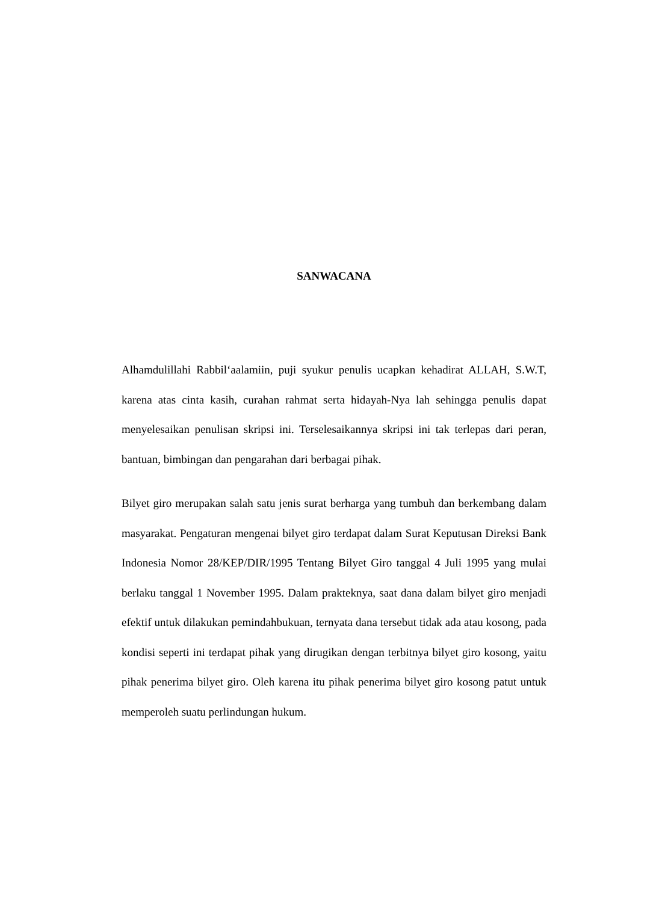SANWACANA
Alhamdulillahi Rabbil‘aalamiin, puji syukur penulis ucapkan kehadirat ALLAH, S.W.T, karena atas cinta kasih, curahan rahmat serta hidayah-Nya lah sehingga penulis dapat menyelesaikan penulisan skripsi ini. Terselesaikannya skripsi ini tak terlepas dari peran, bantuan, bimbingan dan pengarahan dari berbagai pihak.
Bilyet giro merupakan salah satu jenis surat berharga yang tumbuh dan berkembang dalam masyarakat. Pengaturan mengenai bilyet giro terdapat dalam Surat Keputusan Direksi Bank Indonesia Nomor 28/KEP/DIR/1995 Tentang Bilyet Giro tanggal 4 Juli 1995 yang mulai berlaku tanggal 1 November 1995. Dalam prakteknya, saat dana dalam bilyet giro menjadi efektif untuk dilakukan pemindahbukuan, ternyata dana tersebut tidak ada atau kosong, pada kondisi seperti ini terdapat pihak yang dirugikan dengan terbitnya bilyet giro kosong, yaitu pihak penerima bilyet giro. Oleh karena itu pihak penerima bilyet giro kosong patut untuk memperoleh suatu perlindungan hukum.